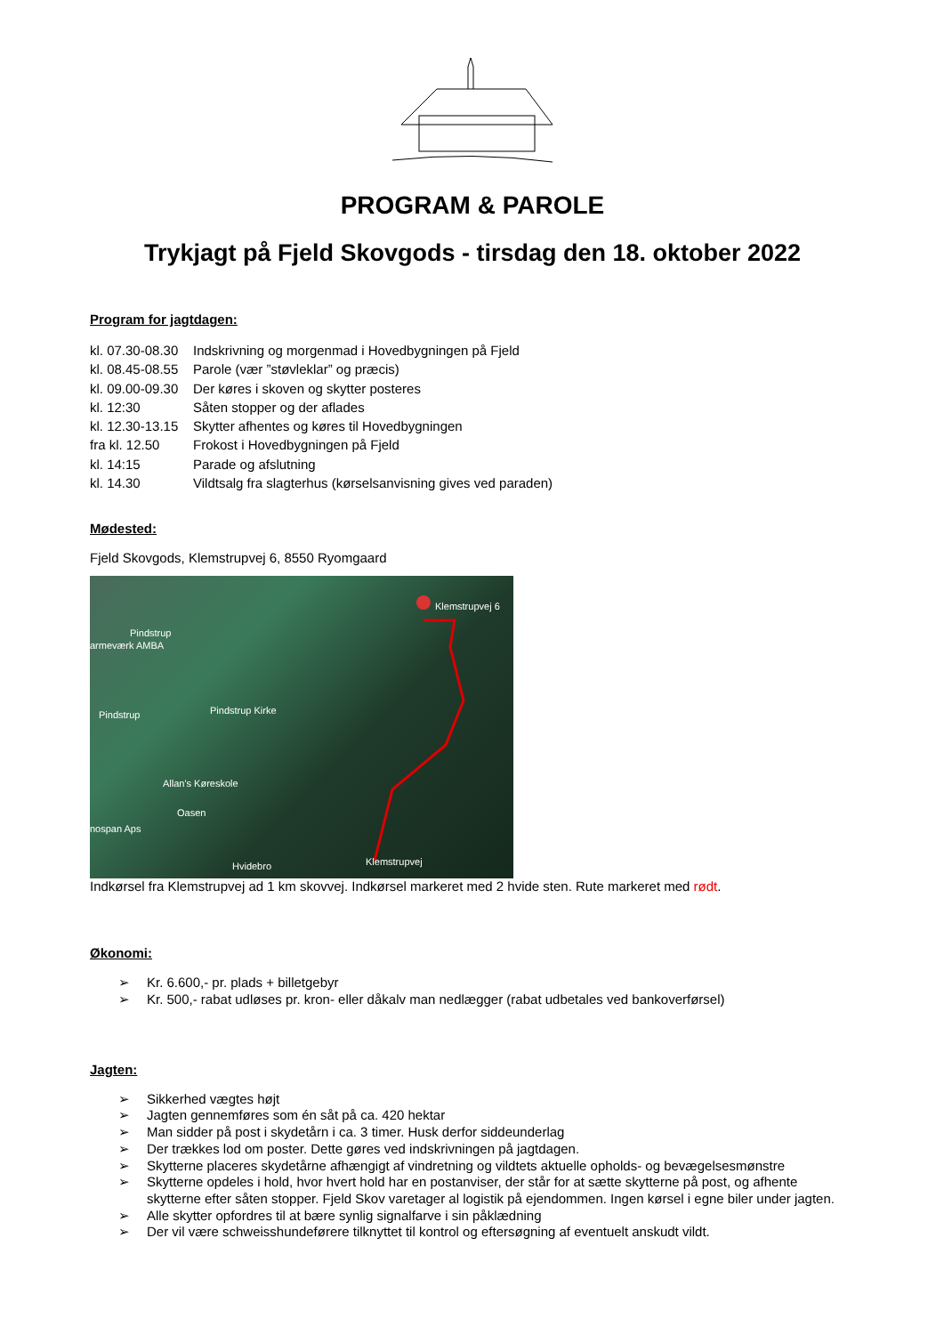PROGRAM & PAROLE
Trykjagt på Fjeld Skovgods - tirsdag den 18. oktober 2022
Program for jagtdagen:
kl. 07.30-08.30 Indskrivning og morgenmad i Hovedbygningen på Fjeld
kl. 08.45-08.55 Parole (vær ”støvleklar” og præcis)
kl. 09.00-09.30 Der køres i skoven og skytter posteres
kl. 12:30 Såten stopper og der aflades
kl. 12.30-13.15 Skytter afhentes og køres til Hovedbygningen
fra kl. 12.50 Frokost i Hovedbygningen på Fjeld
kl. 14:15 Parade og afslutning
kl. 14.30 Vildtsalg fra slagterhus (kørselsanvisning gives ved paraden)
Mødested:
Fjeld Skovgods, Klemstrupvej 6, 8550 Ryomgaard
Klemstrupvej 6
Pindstrup
armeværk AMBA
Pindstrup
Pindstrup Kirke
Allan's Køreskole
Oasen
nospan Aps
Klemstrupvej
Hvidebro
Indkørsel fra Klemstrupvej ad 1 km skovvej. Indkørsel markeret med 2 hvide sten. Rute markeret med rødt.
Økonomi:
➢ Kr. 6.600,- pr. plads + billetgebyr
➢ Kr. 500,- rabat udløses pr. kron- eller dåkalv man nedlægger (rabat udbetales ved bankoverførsel)
Jagten:
➢ Sikkerhed vægtes højt
➢ Jagten gennemføres som én såt på ca. 420 hektar
➢ Man sidder på post i skydetårn i ca. 3 timer. Husk derfor siddeunderlag
➢ Der trækkes lod om poster. Dette gøres ved indskrivningen på jagtdagen.
➢ Skytterne placeres skydetårne afhængigt af vindretning og vildtets aktuelle opholds- og bevægelsesmønstre
➢ Skytterne opdeles i hold, hvor hvert hold har en postanviser, der står for at sætte skytterne på post, og afhente skytterne efter såten stopper. Fjeld Skov varetager al logistik på ejendommen. Ingen kørsel i egne biler under jagten.
➢ Alle skytter opfordres til at bære synlig signalfarve i sin påklædning
➢ Der vil være schweisshundeførere tilknyttet til kontrol og eftersøgning af eventuelt anskudt vildt.